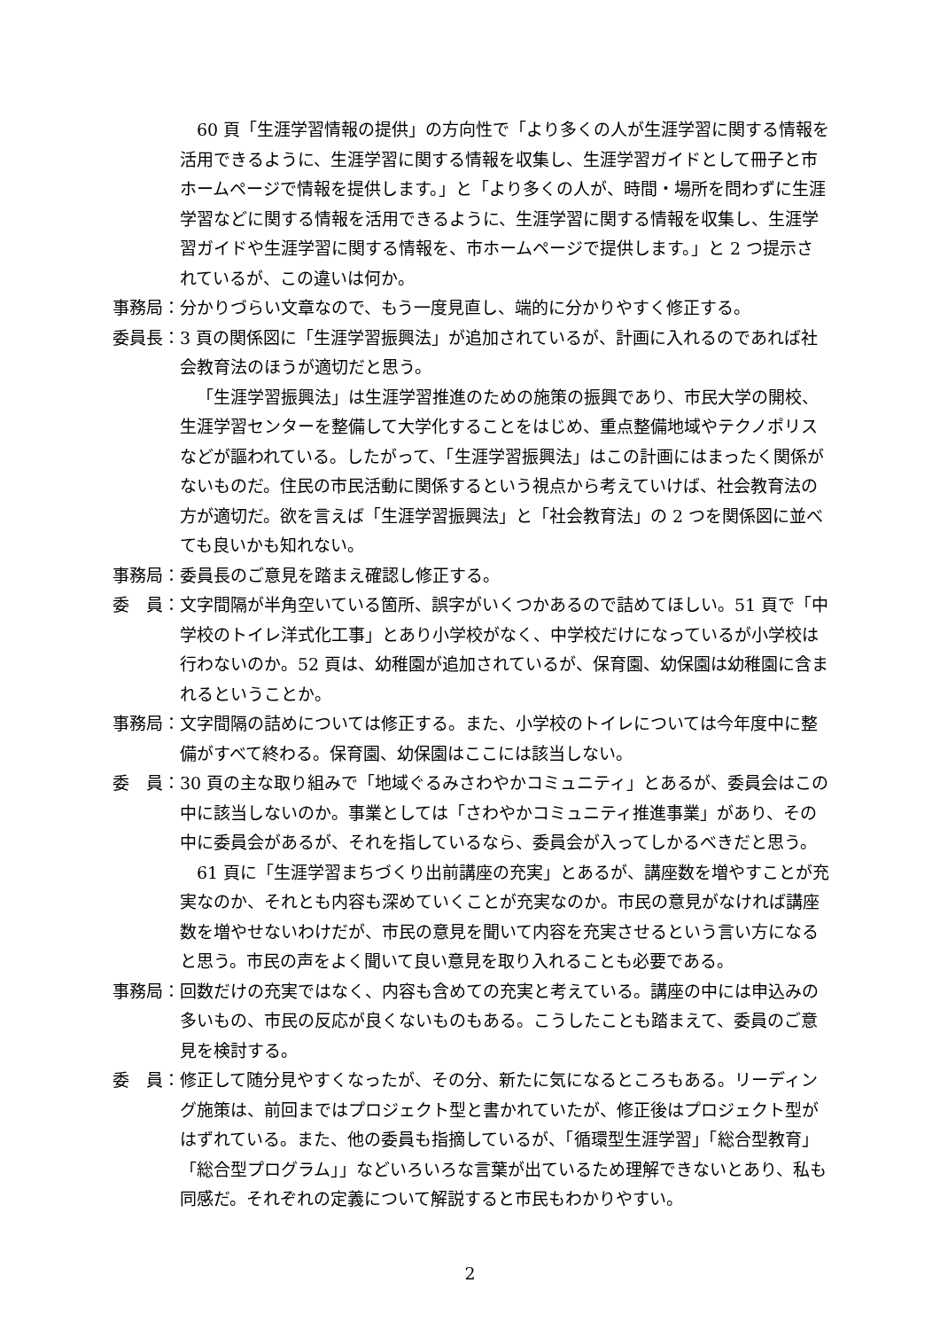60 頁「生涯学習情報の提供」の方向性で「より多くの人が生涯学習に関する情報を活用できるように、生涯学習に関する情報を収集し、生涯学習ガイドとして冊子と市ホームページで情報を提供します。」と「より多くの人が、時間・場所を問わずに生涯学習などに関する情報を活用できるように、生涯学習に関する情報を収集し、生涯学習ガイドや生涯学習に関する情報を、市ホームページで提供します。」と 2 つ提示されているが、この違いは何か。
事務局： 分かりづらい文章なので、もう一度見直し、端的に分かりやすく修正する。
委員長： 3 頁の関係図に「生涯学習振興法」が追加されているが、計画に入れるのであれば社会教育法のほうが適切だと思う。
「生涯学習振興法」は生涯学習推進のための施策の振興であり、市民大学の開校、生涯学習センターを整備して大学化することをはじめ、重点整備地域やテクノポリスなどが謳われている。したがって、「生涯学習振興法」はこの計画にはまったく関係がないものだ。住民の市民活動に関係するという視点から考えていけば、社会教育法の方が適切だ。欲を言えば「生涯学習振興法」と「社会教育法」の 2 つを関係図に並べても良いかも知れない。
事務局： 委員長のご意見を踏まえ確認し修正する。
委　員： 文字間隔が半角空いている箇所、誤字がいくつかあるので詰めてほしい。51 頁で「中学校のトイレ洋式化工事」とあり小学校がなく、中学校だけになっているが小学校は行わないのか。52 頁は、幼稚園が追加されているが、保育園、幼保園は幼稚園に含まれるということか。
事務局： 文字間隔の詰めについては修正する。また、小学校のトイレについては今年度中に整備がすべて終わる。保育園、幼保園はここには該当しない。
委　員： 30 頁の主な取り組みで「地域ぐるみさわやかコミュニティ」とあるが、委員会はこの中に該当しないのか。事業としては「さわやかコミュニティ推進事業」があり、その中に委員会があるが、それを指しているなら、委員会が入ってしかるべきだと思う。
61 頁に「生涯学習まちづくり出前講座の充実」とあるが、講座数を増やすことが充実なのか、それとも内容も深めていくことが充実なのか。市民の意見がなければ講座数を増やせないわけだが、市民の意見を聞いて内容を充実させるという言い方になると思う。市民の声をよく聞いて良い意見を取り入れることも必要である。
事務局： 回数だけの充実ではなく、内容も含めての充実と考えている。講座の中には申込みの多いもの、市民の反応が良くないものもある。こうしたことも踏まえて、委員のご意見を検討する。
委　員： 修正して随分見やすくなったが、その分、新たに気になるところもある。リーディング施策は、前回まではプロジェクト型と書かれていたが、修正後はプロジェクト型がはずれている。また、他の委員も指摘しているが、「循環型生涯学習」「総合型教育」「総合型プログラム」」などいろいろな言葉が出ているため理解できないとあり、私も同感だ。それぞれの定義について解説すると市民もわかりやすい。
2